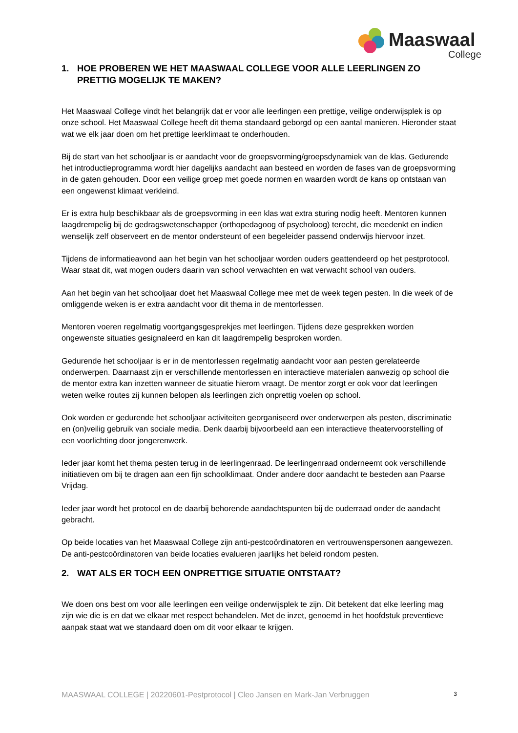Maaswaal
College
1. HOE PROBEREN WE HET MAASWAAL COLLEGE VOOR ALLE LEERLINGEN ZO PRETTIG MOGELIJK TE MAKEN?
Het Maaswaal College vindt het belangrijk dat er voor alle leerlingen een prettige, veilige onderwijsplek is op onze school. Het Maaswaal College heeft dit thema standaard geborgd op een aantal manieren. Hieronder staat wat we elk jaar doen om het prettige leerklimaat te onderhouden.
Bij de start van het schooljaar is er aandacht voor de groepsvorming/groepsdynamiek van de klas. Gedurende het introductieprogramma wordt hier dagelijks aandacht aan besteed en worden de fases van de groepsvorming in de gaten gehouden. Door een veilige groep met goede normen en waarden wordt de kans op ontstaan van een ongewenst klimaat verkleind.
Er is extra hulp beschikbaar als de groepsvorming in een klas wat extra sturing nodig heeft. Mentoren kunnen laagdrempelig bij de gedragswetenschapper (orthopedagoog of psycholoog) terecht, die meedenkt en indien wenselijk zelf observeert en de mentor ondersteunt of een begeleider passend onderwijs hiervoor inzet.
Tijdens de informatieavond aan het begin van het schooljaar worden ouders geattendeerd op het pestprotocol. Waar staat dit, wat mogen ouders daarin van school verwachten en wat verwacht school van ouders.
Aan het begin van het schooljaar doet het Maaswaal College mee met de week tegen pesten. In die week of de omliggende weken is er extra aandacht voor dit thema in de mentorlessen.
Mentoren voeren regelmatig voortgangsgesprekjes met leerlingen. Tijdens deze gesprekken worden ongewenste situaties gesignaleerd en kan dit laagdrempelig besproken worden.
Gedurende het schooljaar is er in de mentorlessen regelmatig aandacht voor aan pesten gerelateerde onderwerpen. Daarnaast zijn er verschillende mentorlessen en interactieve materialen aanwezig op school die de mentor extra kan inzetten wanneer de situatie hierom vraagt. De mentor zorgt er ook voor dat leerlingen weten welke routes zij kunnen belopen als leerlingen zich onprettig voelen op school.
Ook worden er gedurende het schooljaar activiteiten georganiseerd over onderwerpen als pesten, discriminatie en (on)veilig gebruik van sociale media. Denk daarbij bijvoorbeeld aan een interactieve theatervoorstelling of een voorlichting door jongerenwerk.
Ieder jaar komt het thema pesten terug in de leerlingenraad. De leerlingenraad onderneemt ook verschillende initiatieven om bij te dragen aan een fijn schoolklimaat. Onder andere door aandacht te besteden aan Paarse Vrijdag.
Ieder jaar wordt het protocol en de daarbij behorende aandachtspunten bij de ouderraad onder de aandacht gebracht.
Op beide locaties van het Maaswaal College zijn anti-pestcoördinatoren en vertrouwenspersonen aangewezen. De anti-pestcoördinatoren van beide locaties evalueren jaarlijks het beleid rondom pesten.
2. WAT ALS ER TOCH EEN ONPRETTIGE SITUATIE ONTSTAAT?
We doen ons best om voor alle leerlingen een veilige onderwijsplek te zijn. Dit betekent dat elke leerling mag zijn wie die is en dat we elkaar met respect behandelen. Met de inzet, genoemd in het hoofdstuk preventieve aanpak staat wat we standaard doen om dit voor elkaar te krijgen.
MAASWAAL COLLEGE | 20220601-Pestprotocol | Cleo Jansen en Mark-Jan Verbruggen 3